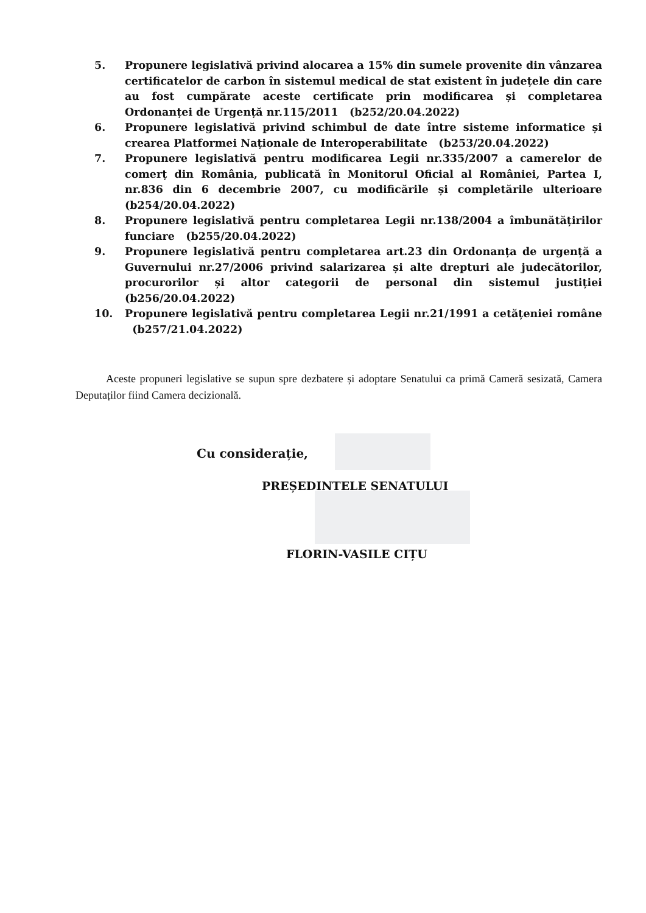5. Propunere legislativă privind alocarea a 15% din sumele provenite din vânzarea certificatelor de carbon în sistemul medical de stat existent în județele din care au fost cumpărate aceste certificate prin modificarea și completarea Ordonanței de Urgență nr.115/2011 (b252/20.04.2022)
6. Propunere legislativă privind schimbul de date între sisteme informatice și crearea Platformei Naționale de Interoperabilitate (b253/20.04.2022)
7. Propunere legislativă pentru modificarea Legii nr.335/2007 a camerelor de comerț din România, publicată în Monitorul Oficial al României, Partea I, nr.836 din 6 decembrie 2007, cu modificările și completările ulterioare (b254/20.04.2022)
8. Propunere legislativă pentru completarea Legii nr.138/2004 a îmbunătățirilor funciare (b255/20.04.2022)
9. Propunere legislativă pentru completarea art.23 din Ordonanța de urgență a Guvernului nr.27/2006 privind salarizarea și alte drepturi ale judecătorilor, procurorilor și altor categorii de personal din sistemul justiției (b256/20.04.2022)
10. Propunere legislativă pentru completarea Legii nr.21/1991 a cetățeniei române (b257/21.04.2022)
Aceste propuneri legislative se supun spre dezbatere și adoptare Senatului ca primă Cameră sesizată, Camera Deputaților fiind Camera decizională.
Cu considerație,
PREȘEDINTELE SENATULUI
FLORIN-VASILE CIȚU